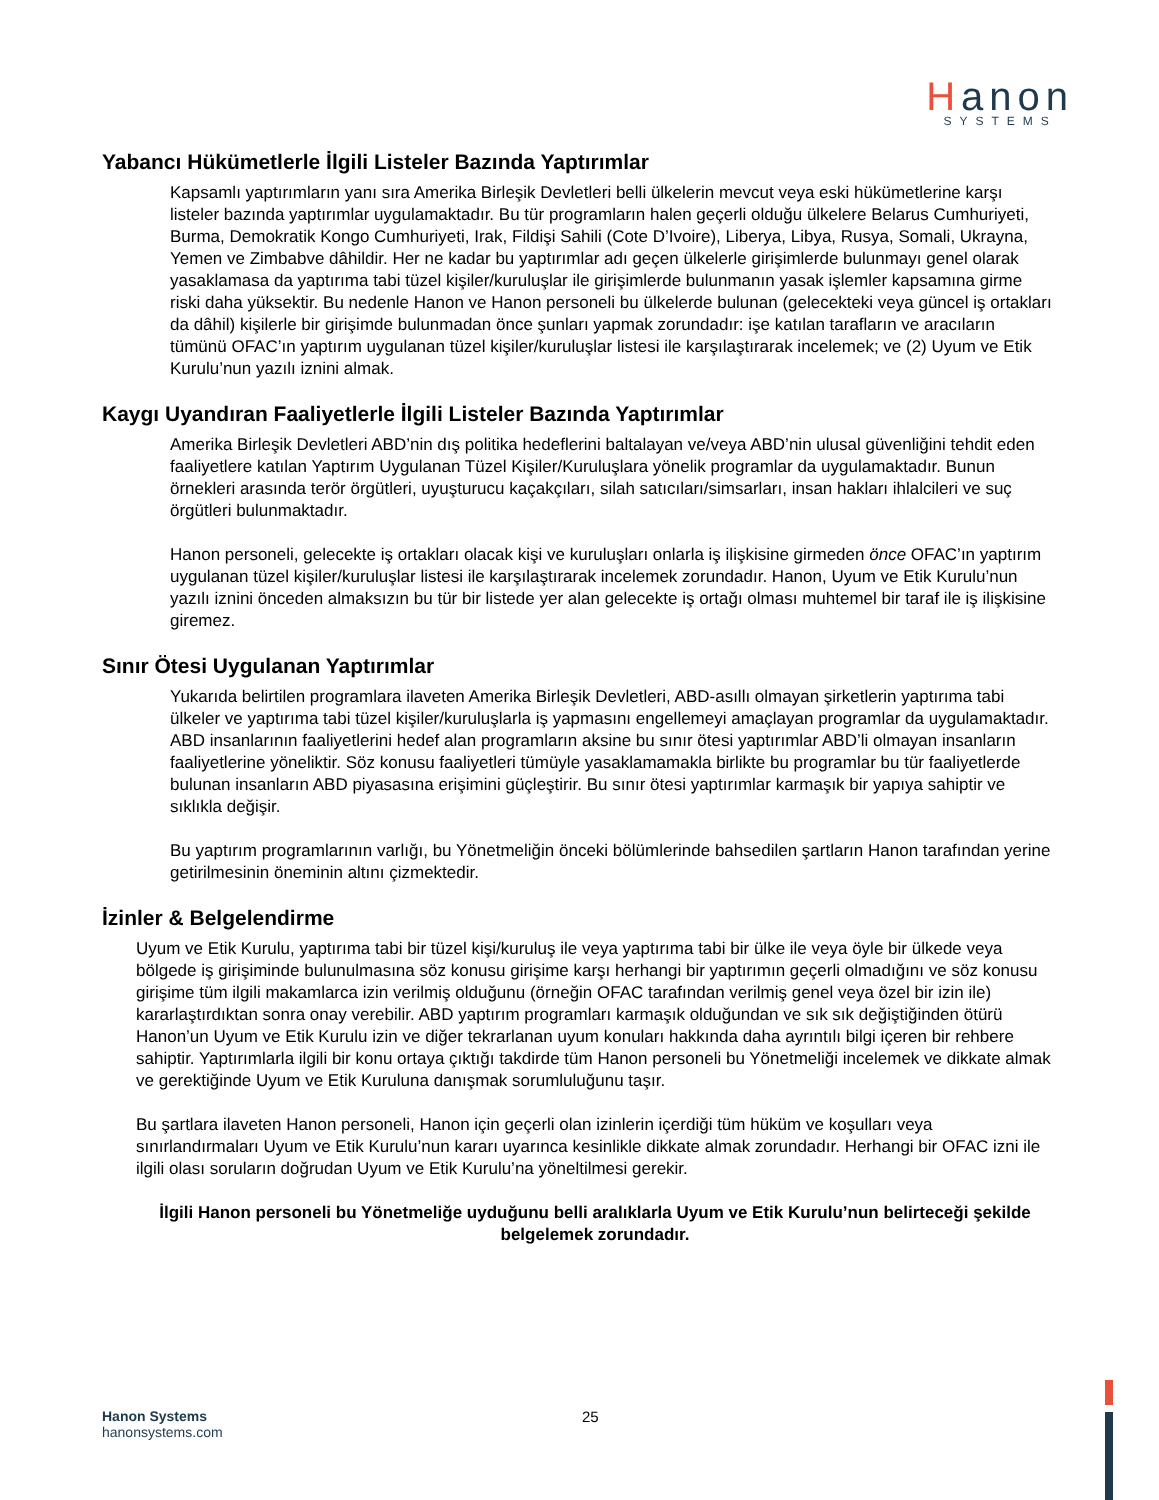Hanon
SYSTEMS
Yabancı Hükümetlerle İlgili Listeler Bazında Yaptırımlar
Kapsamlı yaptırımların yanı sıra Amerika Birleşik Devletleri belli ülkelerin mevcut veya eski hükümetlerine karşı listeler bazında yaptırımlar uygulamaktadır. Bu tür programların halen geçerli olduğu ülkelere Belarus Cumhuriyeti, Burma, Demokratik Kongo Cumhuriyeti, Irak, Fildişi Sahili (Cote D’Ivoire), Liberya, Libya, Rusya, Somali, Ukrayna, Yemen ve Zimbabve dâhildir. Her ne kadar bu yaptırımlar adı geçen ülkelerle girişimlerde bulunmayı genel olarak yasaklamasa da yaptırıma tabi tüzel kişiler/kuruluşlar ile girişimlerde bulunmanın yasak işlemler kapsamına girme riski daha yüksektir. Bu nedenle Hanon ve Hanon personeli bu ülkelerde bulunan (gelecekteki veya güncel iş ortakları da dâhil) kişilerle bir girişimde bulunmadan önce şunları yapmak zorundadır: işe katılan tarafların ve aracıların tümünü OFAC’ın yaptırım uygulanan tüzel kişiler/kuruluşlar listesi ile karşılaştırarak incelemek; ve (2) Uyum ve Etik Kurulu’nun yazılı iznini almak.
Kaygı Uyandıran Faaliyetlerle İlgili Listeler Bazında Yaptırımlar
Amerika Birleşik Devletleri ABD’nin dış politika hedeflerini baltalayan ve/veya ABD’nin ulusal güvenliğini tehdit eden faaliyetlere katılan Yaptırım Uygulanan Tüzel Kişiler/Kuruluşlara yönelik programlar da uygulamaktadır. Bunun örnekleri arasında terör örgütleri, uyuşturucu kaçakçıları, silah satıcıları/simsarları, insan hakları ihlalcileri ve suç örgütleri bulunmaktadır.
Hanon personeli, gelecekte iş ortakları olacak kişi ve kuruluşları onlarla iş ilişkisine girmeden önce OFAC’ın yaptırım uygulanan tüzel kişiler/kuruluşlar listesi ile karşılaştırarak incelemek zorundadır. Hanon, Uyum ve Etik Kurulu’nun yazılı iznini önceden almaksızın bu tür bir listede yer alan gelecekte iş ortağı olması muhtemel bir taraf ile iş ilişkisine giremez.
Sınır Ötesi Uygulanan Yaptırımlar
Yukarıda belirtilen programlara ilaveten Amerika Birleşik Devletleri, ABD-asıllı olmayan şirketlerin yaptırıma tabi ülkeler ve yaptırıma tabi tüzel kişiler/kuruluşlarla iş yapmasını engellemeyi amaçlayan programlar da uygulamaktadır. ABD insanlarının faaliyetlerini hedef alan programların aksine bu sınır ötesi yaptırımlar ABD’li olmayan insanların faaliyetlerine yöneliktir. Söz konusu faaliyetleri tümüyle yasaklamamakla birlikte bu programlar bu tür faaliyetlerde bulunan insanların ABD piyasasına erişimini güçleştirir. Bu sınır ötesi yaptırımlar karmaşık bir yapıya sahiptir ve sıklıkla değişir.
Bu yaptırım programlarının varlığı, bu Yönetmeliğin önceki bölümlerinde bahsedilen şartların Hanon tarafından yerine getirilmesinin öneminin altını çizmektedir.
İzinler & Belgelendirme
Uyum ve Etik Kurulu, yaptırıma tabi bir tüzel kişi/kuruluş ile veya yaptırıma tabi bir ülke ile veya öyle bir ülkede veya bölgede iş girişiminde bulunulmasına söz konusu girişime karşı herhangi bir yaptırımın geçerli olmadığını ve söz konusu girişime tüm ilgili makamlarca izin verilmiş olduğunu (örneğin OFAC tarafından verilmiş genel veya özel bir izin ile) kararlaştırdıktan sonra onay verebilir. ABD yaptırım programları karmaşık olduğundan ve sık sık değiştiğinden ötürü Hanon’un Uyum ve Etik Kurulu izin ve diğer tekrarlanan uyum konuları hakkında daha ayrıntılı bilgi içeren bir rehbere sahiptir. Yaptırımlarla ilgili bir konu ortaya çıktığı takdirde tüm Hanon personeli bu Yönetmeliği incelemek ve dikkate almak ve gerektiğinde Uyum ve Etik Kuruluna danışmak sorumluluğunu taşır.
Bu şartlara ilaveten Hanon personeli, Hanon için geçerli olan izinlerin içerdiği tüm hüküm ve koşulları veya sınırlandırmaları Uyum ve Etik Kurulu’nun kararı uyarınca kesinlikle dikkate almak zorundadır. Herhangi bir OFAC izni ile ilgili olası soruların doğrudan Uyum ve Etik Kurulu’na yöneltilmesi gerekir.
İlgili Hanon personeli bu Yönetmeliğe uyduğunu belli aralıklarla Uyum ve Etik Kurulu’nun belirteceği şekilde belgelemek zorundadır.
25
Hanon Systems
hanonsystems.com